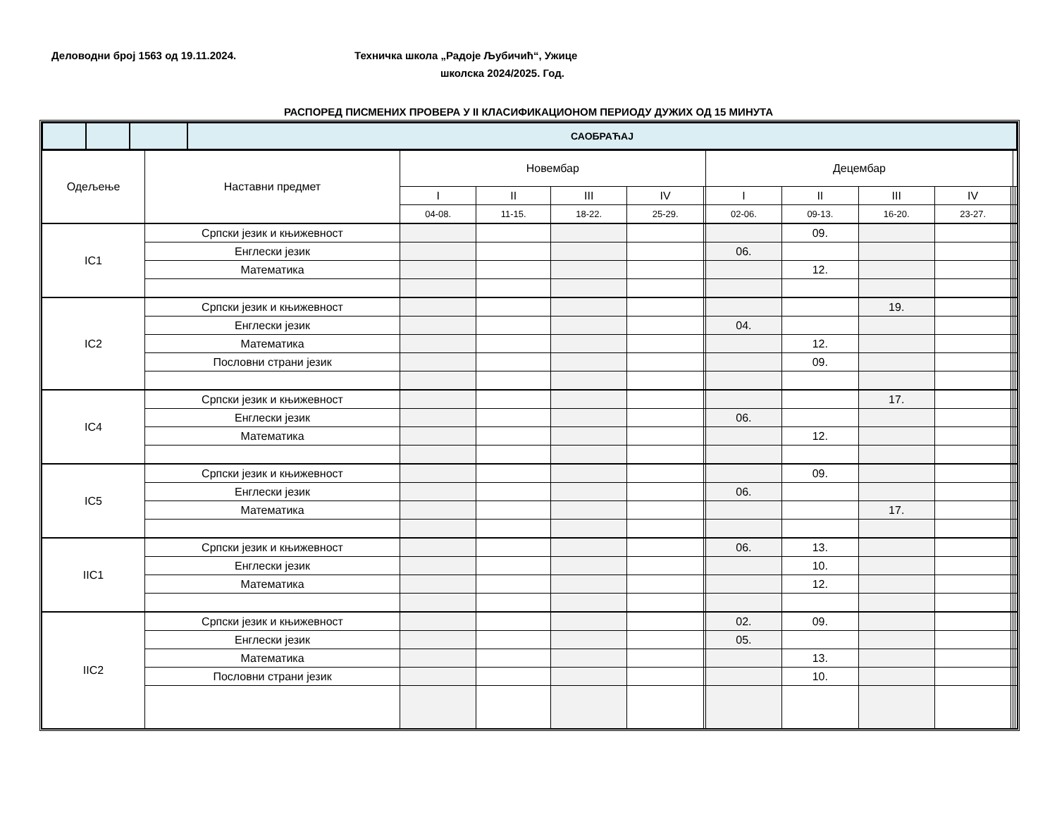Деловодни број 1563 од 19.11.2024. Техничка школа „Радоје Љубичић“, Ужице
школска 2024/2025. Год.
РАСПОРЕД ПИСМЕНИХ ПРОВЕРА У II КЛАСИФИКАЦИОНОМ ПЕРИОДУ ДУЖИХ ОД 15 МИНУТА
| | | | САОБРАЋАЈ |
| Одељење | Наставни предмет | Новембар | | | | | Децембар | | | | | | |
| --- | --- | --- | --- | --- | --- | --- | --- | --- | --- | --- | --- | --- | --- |
| | | I | II | III | IV | | I | II | III | IV | | | |
| | | 04-08. | 11-15. | 18-22. | 25-29. | | 02-06. | 09-13. | 16-20. | 23-27. | | | |
| IC1 | Српски језик и књижевност | | | | | | | 09. | | | | | |
| | Енглески језик | | | | | | 06. | | | | | | |
| | Математика | | | | | | | 12. | | | | | |
| IC2 | Српски језик и књижевност | | | | | | | | 19. | | | | |
| | Енглески језик | | | | | | 04. | | | | | | |
| | Математика | | | | | | | 12. | | | | | |
| | Пословни страни језик | | | | | | | 09. | | | | | |
| IC4 | Српски језик и књижевност | | | | | | | | 17. | | | | |
| | Енглески језик | | | | | | 06. | | | | | | |
| | Математика | | | | | | | 12. | | | | | |
| IC5 | Српски језик и књижевност | | | | | | | 09. | | | | | |
| | Енглески језик | | | | | | 06. | | | | | | |
| | Математика | | | | | | | | 17. | | | | |
| IIC1 | Српски језик и књижевност | | | | | | 06. | 13. | | | | | |
| | Енглески језик | | | | | | | 10. | | | | | |
| | Математика | | | | | | | 12. | | | | | |
| IIC2 | Српски језик и књижевност | | | | | | 02. | 09. | | | | | |
| | Енглески језик | | | | | | 05. | | | | | | |
| | Математика | | | | | | | 13. | | | | | |
| | Пословни страни језик | | | | | | | 10. | | | | | |